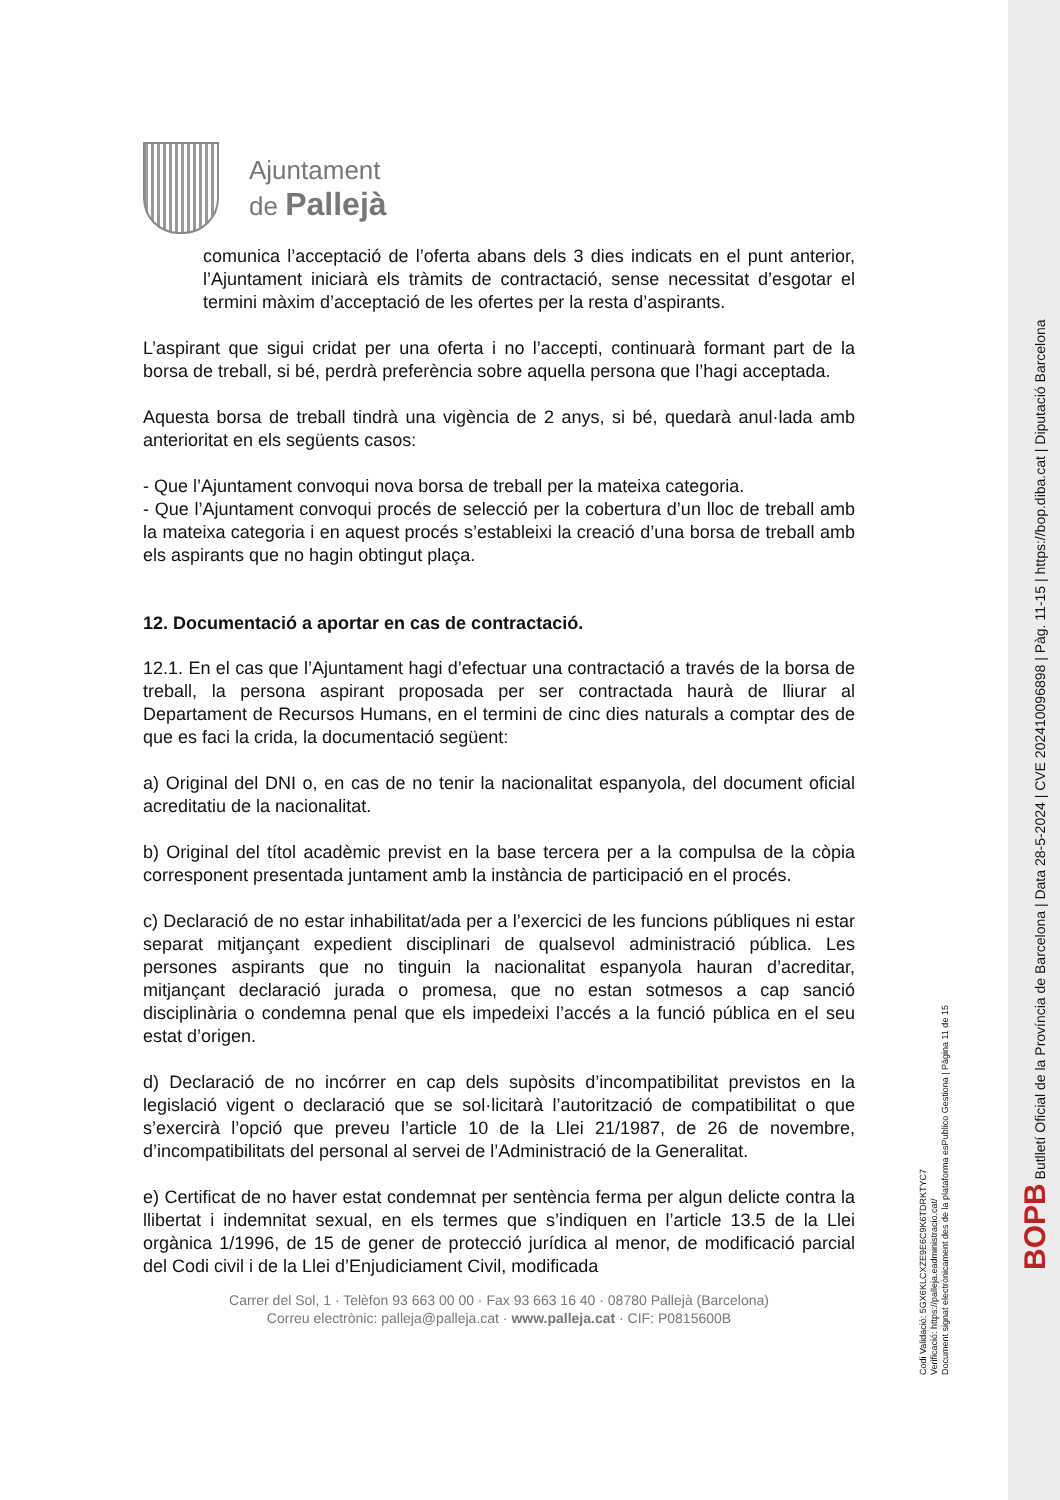Ajuntament
de Pallejà
comunica l’acceptació de l’oferta abans dels 3 dies indicats en el punt anterior, l’Ajuntament iniciarà els tràmits de contractació, sense necessitat d’esgotar el termini màxim d’acceptació de les ofertes per la resta d’aspirants.
L’aspirant que sigui cridat per una oferta i no l’accepti, continuarà formant part de la borsa de treball, si bé, perdrà preferència sobre aquella persona que l’hagi acceptada.
Aquesta borsa de treball tindrà una vigència de 2 anys, si bé, quedarà anul·lada amb anterioritat en els següents casos:
- Que l’Ajuntament convoqui nova borsa de treball per la mateixa categoria.
- Que l’Ajuntament convoqui procés de selecció per la cobertura d’un lloc de treball amb la mateixa categoria i en aquest procés s’estableixi la creació d’una borsa de treball amb els aspirants que no hagin obtingut plaça.
12. Documentació a aportar en cas de contractació.
12.1. En el cas que l’Ajuntament hagi d’efectuar una contractació a través de la borsa de treball, la persona aspirant proposada per ser contractada haurà de lliurar al Departament de Recursos Humans, en el termini de cinc dies naturals a comptar des de que es faci la crida, la documentació següent:
a) Original del DNI o, en cas de no tenir la nacionalitat espanyola, del document oficial acreditatiu de la nacionalitat.
b) Original del títol acadèmic previst en la base tercera per a la compulsa de la còpia corresponent presentada juntament amb la instància de participació en el procés.
c) Declaració de no estar inhabilitat/ada per a l’exercici de les funcions públiques ni estar separat mitjançant expedient disciplinari de qualsevol administració pública. Les persones aspirants que no tinguin la nacionalitat espanyola hauran d’acreditar, mitjançant declaració jurada o promesa, que no estan sotmesos a cap sanció disciplinària o condemna penal que els impedeixi l’accés a la funció pública en el seu estat d’origen.
d) Declaració de no incórrer en cap dels supòsits d’incompatibilitat previstos en la legislació vigent o declaració que se sol·licitarà l’autorització de compatibilitat o que s’exercirà l’opció que preveu l’article 10 de la Llei 21/1987, de 26 de novembre, d’incompatibilitats del personal al servei de l’Administració de la Generalitat.
e) Certificat de no haver estat condemnat per sentència ferma per algun delicte contra la llibertat i indemnitat sexual, en els termes que s’indiquen en l’article 13.5 de la Llei orgànica 1/1996, de 15 de gener de protecció jurídica al menor, de modificació parcial del Codi civil i de la Llei d’Enjudiciament Civil, modificada
Carrer del Sol, 1 · Telèfon 93 663 00 00 · Fax 93 663 16 40 · 08780 Pallejà (Barcelona)
Correu electrònic: palleja@palleja.cat · www.palleja.cat · CIF: P0815600B
Codi Validació: 5GX6KLCXZE9E6C9K6TDRKTYC7
Verificació: https://palleja.eadministracio.cat/
Document signat electrònicament des de la plataforma esPublico Gestiona | Pàgina 11 de 15
BOPB Butlletí Oficial de la Província de Barcelona | Data 28-5-2024 | CVE 202410096898 | Pàg. 11-15 | https://bop.diba.cat | Diputació Barcelona